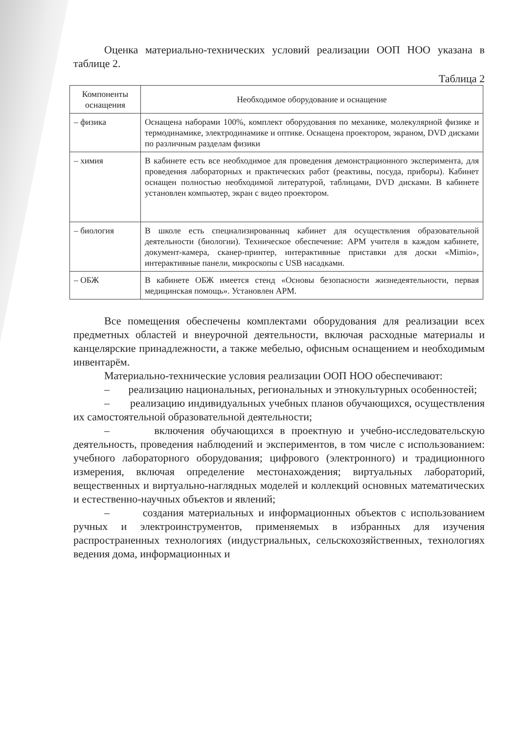Оценка материально-технических условий реализации ООП НОО указана в таблице 2.
Таблица 2
| Компоненты оснащения | Необходимое оборудование и оснащение |
| --- | --- |
| – физика | Оснащена наборами 100%, комплект оборудования по механике, молекулярной физике и термодинамике, электродинамике и оптике. Оснащена проектором, экраном, DVD дисками по различным разделам физики |
| – химия | В кабинете есть все необходимое для проведения демонстрационного эксперимента, для проведения лабораторных и практических работ (реактивы, посуда, приборы). Кабинет оснащен полностью необходимой литературой, таблицами, DVD дисками. В кабинете установлен компьютер, экран с видео проектором. |
| – биология | В школе есть специализированныq кабинет для осуществления образовательной деятельности (биологии). Техническое обеспечение: АРМ учителя в каждом кабинете, документ-камера, сканер-принтер, интерактивные приставки для доски «Mimio», интерактивные панели, микроскопы с USB насадками. |
| – ОБЖ | В кабинете ОБЖ имеется стенд «Основы безопасности жизнедеятельности, первая медицинская помощь». Установлен АРМ. |
Все помещения обеспечены комплектами оборудования для реализации всех предметных областей и внеурочной деятельности, включая расходные материалы и канцелярские принадлежности, а также мебелью, офисным оснащением и необходимым инвентарём.
Материально-технические условия реализации ООП НОО обеспечивают:
– реализацию национальных, региональных и этнокультурных особенностей;
– реализацию индивидуальных учебных планов обучающихся, осуществления их самостоятельной образовательной деятельности;
– включения обучающихся в проектную и учебно-исследовательскую деятельность, проведения наблюдений и экспериментов, в том числе с использованием: учебного лабораторного оборудования; цифрового (электронного) и традиционного измерения, включая определение местонахождения; виртуальных лабораторий, вещественных и виртуально-наглядных моделей и коллекций основных математических и естественно-научных объектов и явлений;
– создания материальных и информационных объектов с использованием ручных и электроинструментов, применяемых в избранных для изучения распространенных технологиях (индустриальных, сельскохозяйственных, технологиях ведения дома, информационных и